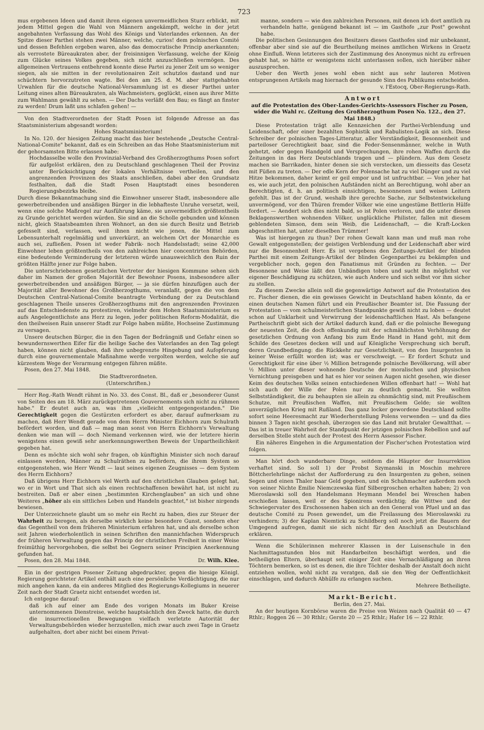723
mus ergebenen Ideen und damit ihren eigenen unvermeidlichen Sturz erblickt, mit jedem Mittel gegen die Wahl von Männern angekämpft, welche in der jetzt angebahnten Verfassung das Wohl des Königs und Vaterlandes erkennen. An der Spitze dieser Parthei stehen zwei Männer, welche, curios! dem polnischen Comité und dessen Befehlen ergeben waren, also das democratische Princip anerkannten; als verrostete Büreaukraten aber, der freisinnigen Verfassung, welche der König zum Glücke seines Volkes gegeben, sich nicht anzuschließen vermögen. Des allgemeinen Vertrauens entbehrend konnte diese Partei zu jener Zeit um so weniger siegen, als sie mitten in der revolutionairen Zeit schutzlos dastand und nur schüchtern hervorzutreten wagte. Bei den am 25. d. M. aber stattgehabten Urwahlen für die deutsche National-Versammlung ist es dieser Parthei unter Leitung eines alten Büreaukraten, als Wachmeisters, geglückt, einen aus ihrer Mitte zum Wahlmann gewählt zu sehen. — Der Dachs verläßt den Bau; es fängt an finster zu werden! Drum laßt uns schlafen gehen! —
Von den Stadtverordneten der Stadt Posen ist folgende Adresse an das Staatsministerium abgesandt worden:
Hohes Staatsministerium!
In No. 120. der hiesigen Zeitung macht das hier bestehende „Deutsche Central-National-Comite" bekannt, daß es ein Schreiben an das Hohe Staatsministerium mit der gehorsamsten Bitte erlassen habe:
Hochdasselbe wolle den Provinzial-Verband des Großherzogthums Posen sofort für aufgelöst erklären, den zu Deutschland geschlagenen Theil der Provinz unter Berücksichtigung der lokalen Verhältnisse vertheilen, und den angrenzenden Provinzen des Staats anschließen, dabei aber den Grundsatz festhalten, daß die Stadt Posen Hauptstadt eines besonderen Regierungsbezirks bleibe.
Durch diese Bekanntmachung sind die Einwohner unserer Stadt, insbesondere alle gewerbetreibenden und ansäßigen Bürger in die lebhafteste Unruhe versetzt, weil, wenn eine solche Maßregel zur Ausführung käme, sie unvermeidlich größtentheils zu Grunde gerichtet werden würden. Sie sind an die Scholle gebunden und können nicht, gleich Staatsbeamten ihren Wohnort, an den sie durch Besitz und Betrieb gefesselt sind, verlassen, weil ihnen nicht wie jenen, die Mittel zum Lebensunterhalt regelmäßig und unverkürzt, an welchem Ort der Monarchie es auch sei, zufließen. Posen ist weder Fabrik- noch Handelsstadt; seine 42,000 Einwohner leben größtentheils von den zahlreichen hier concentrirten Behörden, eine bedeutende Verminderung der letzteren würde unausweichlich den Ruin der größten Hälfte jener zur Folge haben.
Die unterschriebenen gesetzlichen Vertreter der hiesigen Kommune sehen sich daher im Namen der großen Majorität der Bewohner Posens, insbesondere aller gewerbetreibenden und ansäßigen Bürger, — ja sie dürfen hinzufügen auch der Majorität aller Bewohner des Großherzogthums, veranlaßt, gegen die von dem Deutschen Central-National-Comite beantragte Verbindung der zu Deutschland geschlagenen Theile unseres Großherzogthums mit den angrenzenden Provinzen auf das Entschiedenste zu protestiren, vielmehr dem Hohen Staatsministerium es aufs Angelegentlichste ans Herz zu legen, jeder politischen Reform-Modalität, die den theilweisen Ruin unserer Stadt zur Folge haben müßte, Hochseine Zustimmung zu versagen.
Unsere deutschen Bürger, die in den Tagen der Bedrängniß und Gefahr einen so bewundernswerthen Eifer für die heilige Sache des Vaterlandes an den Tag gelegt haben, können nicht glauben, daß ihre unbegrenzte Hingebung und Aufopferung durch eine gouvernementale Maßnahme werde vergolten werden, welche sie auf kürzestem Wege der Verarmung entgegen führen müßte.
Posen, den 27. Mai 1848.
Die Stadtverordneten.
(Unterschriften.)
Herr Reg.-Rath Wendt rühmt in No. 33. des Const. Bl., daß er „besonderer Gunst von Seiten des am 18. März zurückgetretenen Gouvernements sich nicht zu rühmen habe." Er deutet auch an, was ihm „vielleicht entgegengestanden." Die Gerechtigkeit gegen die Gestürzten erfordert es aber, darauf aufmerksam zu machen, daß Herr Wendt gerade von dem Herrn Minister Eichhorn zum Schulrath befördert worden, und daß — mag man sonst von Herrn Eichhorn's Verwaltung denken wie man will — doch Niemand verkennen wird, wie der letztere hierin wenigstens einen gewiß sehr anerkennungswerthen Beweis der Unpartheilichkeit gegeben hat.
Denn es möchte sich wohl sehr fragen, ob künftighin Minister sich noch darauf einlassen werden, Männer zu Schulräthen zu befördern, die ihrem System so entgegenstehen, wie Herr Wendt — laut seines eigenen Zeugnisses — dem System des Herrn Eichhorn?
Daß übrigens Herr Eichhorn viel Werth auf den christlichen Glauben gelegt hat, wo er in Wort und That sich als einen rechtschaffenen bewährt hat, ist nicht zu bestreiten. Daß er aber einen „bestimmten Kirchenglauben" an sich und ohne Weiteres „höher als ein sittliches Leben und Handeln geachtet," ist bisher nirgends bewiesen.
Der Unterzeichnete glaubt um so mehr ein Recht zu haben, dies zur Steuer der Wahrheit zu beregen, als derselbe wirklich keine besondere Gunst, sondern eher das Gegentheil von dem früheren Ministerium erfahren hat, und als derselbe schon seit Jahren wiederholentlich in seinen Schriften den mannichfachen Widerspruch der früheren Verwaltung gegen das Princip der christlichen Freiheit in einer Weise freimüthig hervorgehoben, die selbst bei Gegnern seiner Principien Anerkennung gefunden hat.
Posen, den 28. Mai 1848. Dr. Wilh. Klee.
Ein in der gestrigen Posener Zeitung abgedruckter, gegen die hiesige Königl. Regierung gerichteter Artikel enthält auch eine persönliche Verdächtigung, die nur mich angehen kann, da ein anderes Mitglied des Regierungs-Kollegiums in neuerer Zeit nach der Stadt Graetz nicht entsendet worden ist.
Ich entgegne darauf:
daß ich auf einer am Ende des vorigen Monats im Buker Kreise unternommenen Dienstreise, welche hauptsächlich den Zweck hatte, die durch die insurrectionellen Bewegungen vielfach verletzte Autorität der Verwaltungsbehörden wieder herzustellen, mich zwar auch zwei Tage in Graetz aufgehalten, dort aber nicht bei einem Privat-
manne, sondern — wie den zahlreichen Personen, mit denen ich dort amtlich zu verhandeln hatte, genügend bekannt ist — im Gasthofe „zur Post" gewohnt habe.
Die politischen Gesinnungen des Besitzers dieses Gasthofes sind mir unbekannt, offenbar aber sind sie auf die Beurtheilung meines amtlichen Wirkens in Graetz ohne Einfluß. Wenn letzteres sich der Zustimmung des Anonymus nicht zu erfreuen gehabt hat, so hätte er wenigstens nicht unterlassen sollen, sich hierüber näher auszusprechen.
Ueber den Werth jenes wohl eben nicht aus sehr lauteren Motiven entsprungenen Artikels mag hiernach der gesunde Sinn des Publikums entscheiden.
v. l'Estocq, Ober-Regierungs-Rath.
Antwort
auf die Protestation des Ober-Landes-Gerichts-Assessors Fischer zu Posen, wider die Wahl rc. (Zeitung des Großherzogthum Posen No. 122., den 27. Mai 1848.)
Diese Protestation trägt alle Kennzeichen der Parthei-Verblendung und Leidenschaft, oder einer bezahlten Sophistik und Rabulisten-Logik an sich. Diese Schreiber der polnischen Tages-Litteratur, aller Verständigkeit, Besonnenheit und parteiloser Gerechtigkeit baar, sind die Feder-Sensenmänner, welche in Wuth gehetzt, oder gegen Handgeld und Versprechungen, ihre rohen Waffen durch die Zeitungen in das Herz Deutschlands tragen und — plündern. Aus dem Gesetz machen sie Barrikaden, hinter denen sie sich verstecken, um diesseits das Gesetz mit Füßen zu treten. — Der edle Kern der Polensache hat zu viel Dünger und zu viel Hitze bekommen, daher keimt er geil empor und ist unfruchtbar. — Von jeher hat es, wie auch jetzt, den polnischen Aufständen nicht an Berechtigung, wohl aber an Berechtigten, d. h. an politisch einsichtigen, besonnenen und weisen Leitern gefehlt. Das ist der Grund, weshalb ihre gerechte Sache, zur Selbstentwickelung unvermögend, vor den Thüren fremder Völker wie eine ungestüme Bettlerin Hülfe fordert. — Aendert sich dies nicht bald, so ist Polen verloren, und die unter diesen Beklagenswerthen wohnenden Völker, unglückliche Philister, fallen mit diesem geblendeten Simson, dem sein Weib, die Leidenschaft, — die Kraft-Locken abgeschnitten hat, unter dieselben Trümmer!
Was ist hiergegen zu thun? Der rohen Gewalt kann man und muß man rohe Gewalt entgegenstellen; der geistigen Verblendung und der Leidenschaft aber wird nur die Besonnenheit Herr. Es ist vergebens den Zeitungs-Artikel der blinden Parthei mit einem Zeitungs-Artikel der blinden Gegenparthei zu bekämpfen und vergeblicher noch, gegen den Fanatismus mit Gründen zu fechten. — Der Besonnene und Weise läßt den Unbändigen toben und sucht ihn möglichst vor eigener Beschädigung zu schützen, wie auch Andere und sich selbst vor ihm sicher zu stellen.
Zu diesem Zwecke allein soll die gegenwärtige Antwort auf die Protestation des rc. Fischer dienen, die ein gewisses Gewicht in Deutschland haben könnte, da er einen deutschen Namen führt und ein Preußischer Beamter ist. Die Fassung der Protestation — vom schulmeisterlichen Standpunkte gewiß nicht zu loben — deutet schon auf Unklarheit und Verwirrung der leidenschaftlichen Hast. Als befangene Partheischrift giebt sich der Artikel dadurch kund, daß er die polnische Bewegung der neuesten Zeit, die doch offenkundig mit der schmählichsten Verhöhnung der gesetzlichen Ordnung von Anfang bis zum Ende Hand in Hand geht, mit dem Schilde des Gesetzes decken will und auf Königliche Versprechung sich beruft, deren Grundbedingung: die Rückkehr zur Gesetzlichkeit, von den Insurgenten in keiner Weise erfüllt worden ist; was er verschweigt. — Er fordert Schutz und Gerechtigkeit für eine über ½ Million betragende polnische Bevölkerung, will aber ½ Million unter dieser wohnende Deutsche der moralischen und physischen Vernichtung preisgeben und hat es hier vor seinen Augen nicht gesehen, wie dieser Keim des deutschen Volks seinen entschiedenen Willen offenbart hat! — Wohl hat sich auch der Wille der Polen nur zu deutlich gemacht. Sie wollten Selbstständigkeit, die zu behaupten sie allein zu ohnmächtig sind, mit Preußischem Schutze, mit Preußischen Waffen, mit Preußischem Gelde; sie wollten unverzüglichen Krieg mit Rußland. Das ganz locker gewordene Deutschland sollte sofort seine Heeresmacht zur Wiederherstellung Polens verwenden — und da dies binnen 3 Tagen nicht geschah, überzogen sie das Land mit brutaler Gewaltthat. — Das ist in treuer Wahrheit der Standpunkt der jetzigen polnischen Rebellion und auf derselben Stelle steht auch der Protest des Herrn Assessor Fischer.
Ein näheres Eingehen in die Argumentation der Fischer'schen Protestation wird folgen.
Man hört doch wunderbare Dinge, seitdem die Häupter der Insurrektion verhaftet sind. So soll 1) der Probst Szymanski in Moschin mehrere Böttcherlehrlinge nächst der Aufforderung zu den Insurgenten zu gehen, seinen Segen und einen Thaler baar Geld gegeben, und ein Schuhmacher außerdem noch von seiner Nichte Emilie Niemczewska fünf Silbergroschen erhalten haben; 2) von Mieroslawski soll den Handelsmann Heymann Mendel bei Wreschen haben erschießen lassen, weil er des Spionirens verdächtig; die Wittwe und der Schwiegervater des Erschossenen haben sich an den General von Pfuel und an das deutsche Comité zu Posen gewendet, um die Freilassung des Mieroslawski zu verhindern; 3) der Kaplan Niemticki zu Schildberg soll noch jetzt die Bauern der Umgegend aufregen, damit sie sich nicht für den Anschluß an Deutschland erklären.
Wenn die Schülerinnen mehrerer Klassen in der Luisenschule in den Nachmittagsstunden blos mit Handarbeiten beschäftigt werden, und die betheiligten Eltern, überhaupt seit einiger Zeit eine Vernachläßigung an ihren Töchtern bemerken, so ist es denen, die ihre Töchter deshalb der Anstalt doch nicht entziehen wollen, wohl nicht zu veratgen, daß sie den Weg der Oeffentlichkeit einschlagen, und dadurch Abhülfe zu erlangen suchen.
Mehrere Betheiligte.
Markt-Bericht.
Berlin, den 27. Mai.
An der heutigen Kornbörse waren die Preise von Weizen nach Qualität 40 — 47 Rthlr.; Roggen 26 — 30 Rthlr.; Gerste 20 — 25 Rthlr.; Hafer 16 — 22 Rthlr.